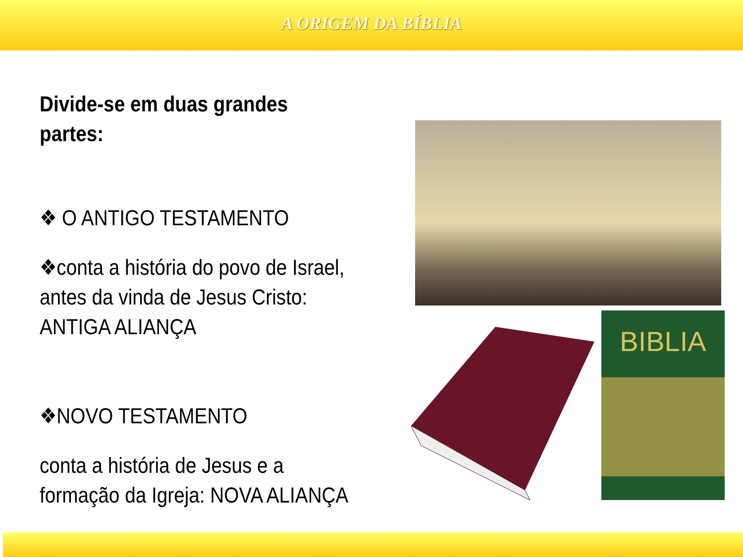A ORIGEM DA BÍBLIA
Divide-se em duas grandes partes:
❖ O ANTIGO TESTAMENTO
❖conta a história do povo de Israel, antes da vinda de Jesus Cristo: ANTIGA ALIANÇA
❖NOVO TESTAMENTO
conta a história de Jesus e a formação da Igreja: NOVA ALIANÇA
BIBLIA